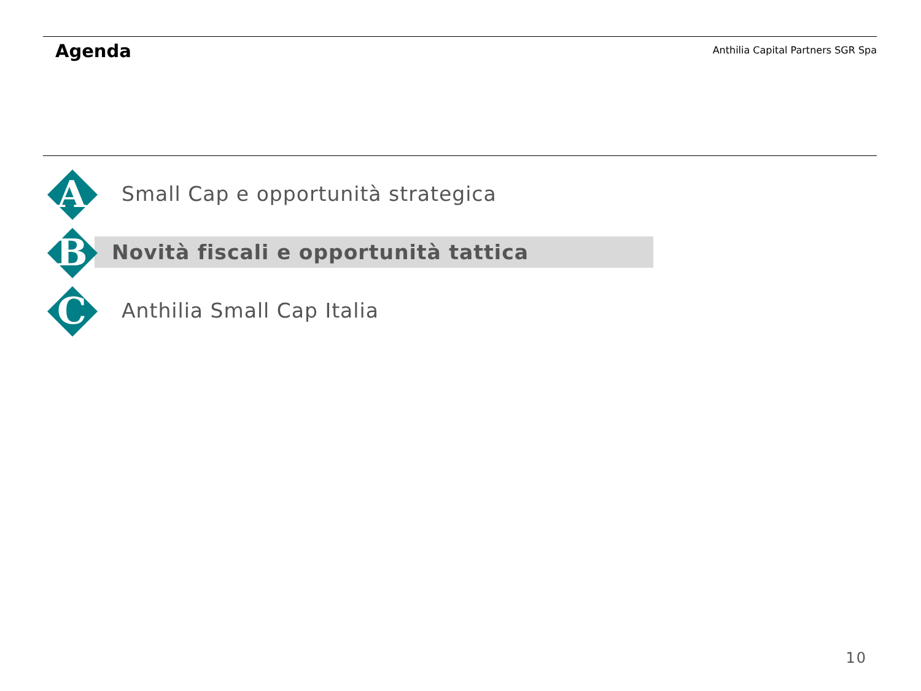Agenda
Anthilia Capital Partners SGR Spa
A
Small Cap e opportunità strategica
B
Novità fiscali e opportunità tattica
C
Anthilia Small Cap Italia
10